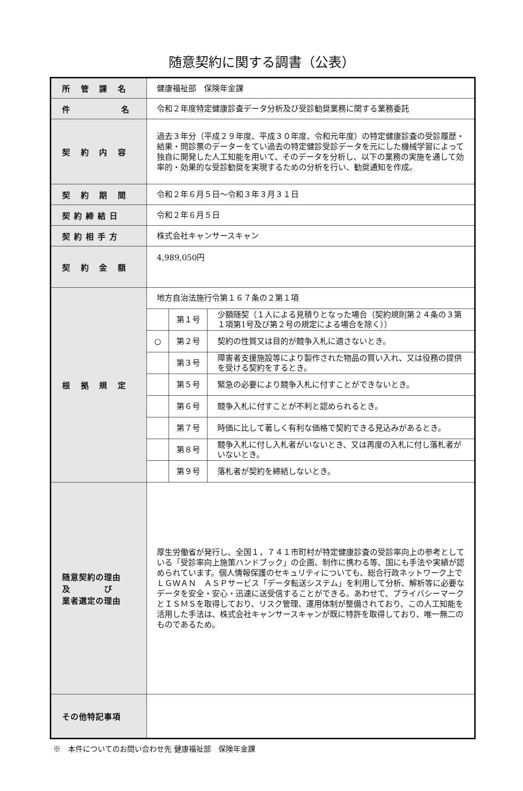随意契約に関する調書（公表）
| 所 管 課 名 | 健康福祉部 保険年金課 |
| 件 名 | 令和２年度特定健康診査データ分析及び受診勧奨業務に関する業務委託 |
| 契 約 内 容 | 過去３年分（平成２９年度、平成３０年度、令和元年度）の特定健康診査の受診履歴・結果・問診票のデーターをてい過去の特定健診受診データを元にした機械学習によって独自に開発した人工知能を用いて、そのデータを分析し、以下の業務の実施を通して効率的・効果的な受診勧奨を実現するための分析を行い、勧奨通知を作成。 |
| 契 約 期 間 | 令和２年６月５日～令和３年３月３１日 |
| 契約締結日 | 令和２年６月５日 |
| 契約相手方 | 株式会社キャンサースキャン |
| 契 約 金 額 | 4,989,050円 |
| 根 拠 規 定 | 地方自治法施行令第１６７条の２第１項 / / 第１号 / 少額随契（１人による見積りとなった場合（契約規則第２４条の３第１項第1号及び第２号の規定による場合を除く）） / / ○ / 第２号 / 契約の性質又は目的が競争入札に適さないとき。 / / / 第３号 / 障害者支援施設等により製作された物品の買い入れ、又は役務の提供を受ける契約をするとき。 / / / 第５号 / 緊急の必要により競争入札に付すことができないとき。 / / / 第６号 / 競争入札に付すことが不利と認められるとき。 / / / 第７号 / 時価に比して著しく有利な価格で契約できる見込みがあるとき。 / / / 第８号 / 競争入札に付し入札者がいないとき、又は再度の入札に付し落札者がいないとき。 / / / 第９号 / 落札者が契約を締結しないとき。 / |
| 随意契約の理由 及 び 業者選定の理由 | 厚生労働省が発行し、全国１，７４１市町村が特定健康診査の受診率向上の参考としている「受診率向上施策ハンドブック」の企画、制作に携わる等、国にも手法や実績が認められています。個人情報保護のセキュリティについても、総合行政ネットワーク上でＬＧＷＡＮ ＡＳＰサービス「データ転送システム」を利用して分析、解析等に必要なデータを安全・安心・迅速に送受信することができる。あわせて、プライバシーマークとＩＳＭＳを取得しており、リスク管理、運用体制が整備されており、この人工知能を活用した手法は、株式会社キャンサースキャンが既に特許を取得しており、唯一無二のものであるため。 |
| その他特記事項 | |
※　本件についてのお問い合わせ先 健康福祉部　保険年金課